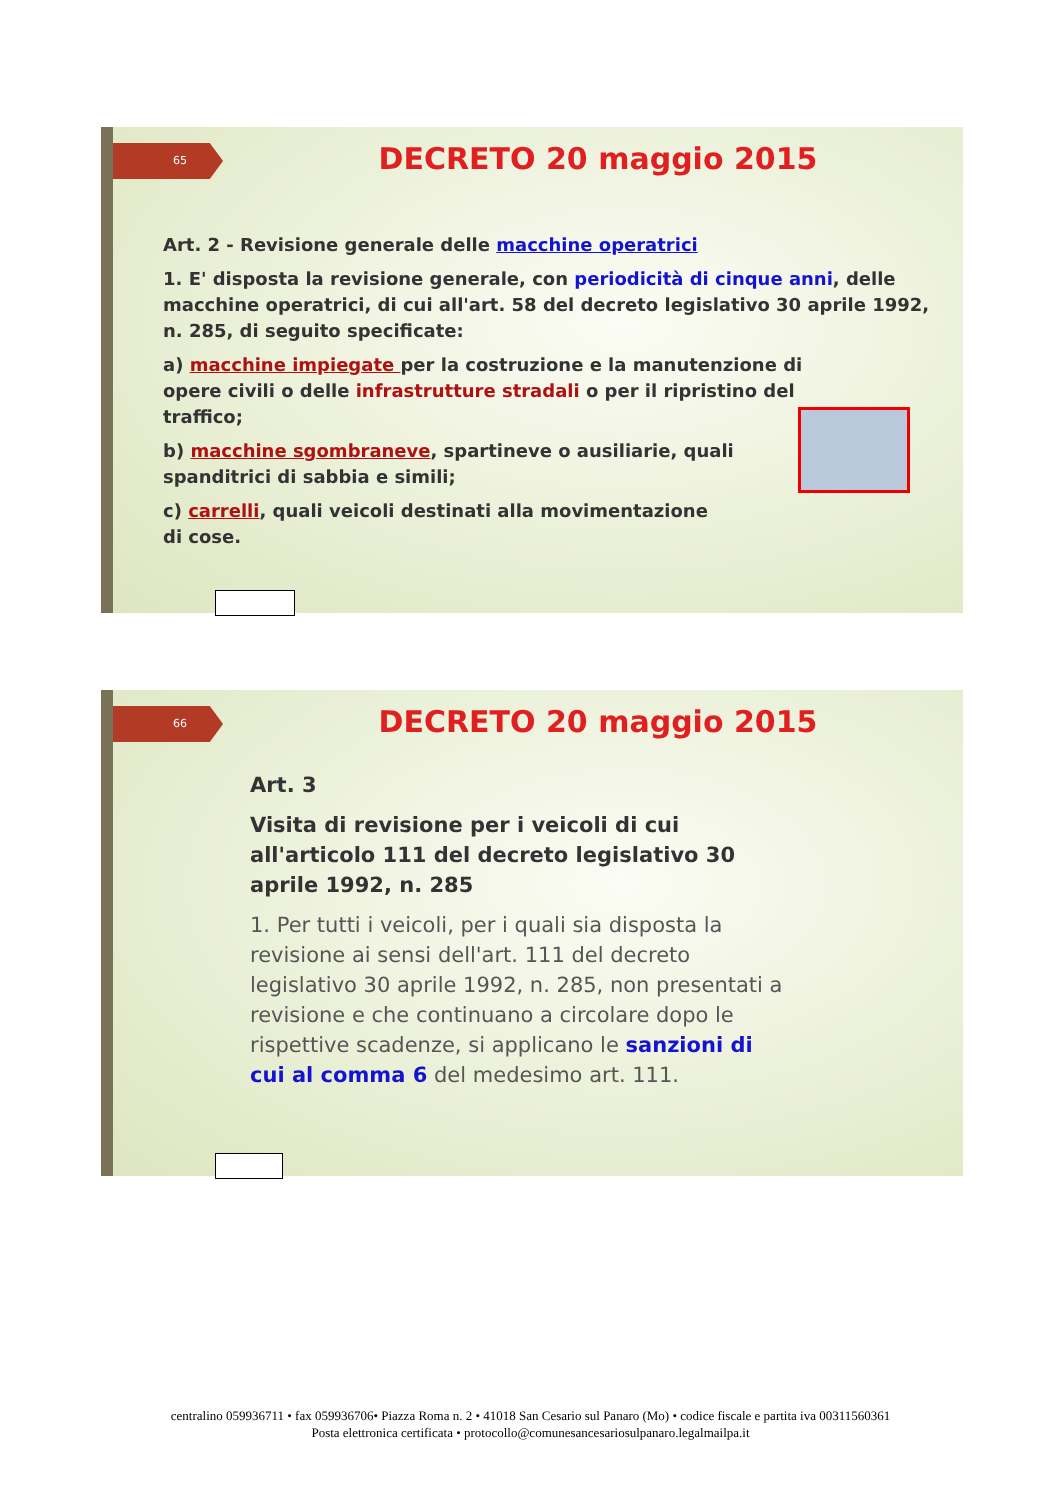65 DECRETO 20 maggio 2015
Art. 2 - Revisione generale delle macchine operatrici
1. E' disposta la revisione generale, con periodicità di cinque anni, delle macchine operatrici, di cui all'art. 58 del decreto legislativo 30 aprile 1992, n. 285, di seguito specificate:
a) macchine impiegate per la costruzione e la manutenzione di opere civili o delle infrastrutture stradali o per il ripristino del traffico;
b) macchine sgombraneve, spartineve o ausiliarie, quali spanditrici di sabbia e simili;
c) carrelli, quali veicoli destinati alla movimentazione di cose.
66 DECRETO 20 maggio 2015
Art. 3
Visita di revisione per i veicoli di cui all'articolo 111 del decreto legislativo 30 aprile 1992, n. 285
1. Per tutti i veicoli, per i quali sia disposta la revisione ai sensi dell'art. 111 del decreto legislativo 30 aprile 1992, n. 285, non presentati a revisione e che continuano a circolare dopo le rispettive scadenze, si applicano le sanzioni di cui al comma 6 del medesimo art. 111.
centralino 059936711 • fax 059936706• Piazza Roma n. 2 • 41018 San Cesario sul Panaro (Mo) • codice fiscale e partita iva 00311560361
Posta elettronica certificata • protocollo@comunesancesariosulpanaro.legalmailpa.it